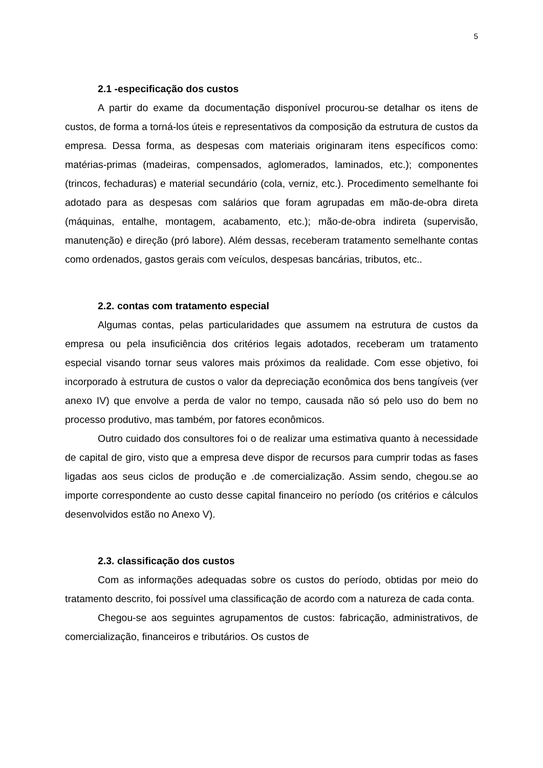5
2.1 -especificação dos custos
A partir do exame da documentação disponível procurou-se detalhar os itens de custos, de forma a torná-los úteis e representativos da composição da estrutura de custos da empresa. Dessa forma, as despesas com materiais originaram itens específicos como: matérias-primas (madeiras, compensados, aglomerados, laminados, etc.); componentes (trincos, fechaduras) e material secundário (cola, verniz, etc.). Procedimento semelhante foi adotado para as despesas com salários que foram agrupadas em mão-de-obra direta (máquinas, entalhe, montagem, acabamento, etc.); mão-de-obra indireta (supervisão, manutenção) e direção (pró labore). Além dessas, receberam tratamento semelhante contas como ordenados, gastos gerais com veículos, despesas bancárias, tributos, etc..
2.2. contas com tratamento especial
Algumas contas, pelas particularidades que assumem na estrutura de custos da empresa ou pela insuficiência dos critérios legais adotados, receberam um tratamento especial visando tornar seus valores mais próximos da realidade. Com esse objetivo, foi incorporado à estrutura de custos o valor da depreciação econômica dos bens tangíveis (ver anexo IV) que envolve a perda de valor no tempo, causada não só pelo uso do bem no processo produtivo, mas também, por fatores econômicos.
Outro cuidado dos consultores foi o de realizar uma estimativa quanto à necessidade de capital de giro, visto que a empresa deve dispor de recursos para cumprir todas as fases ligadas aos seus ciclos de produção e .de comercialização. Assim sendo, chegou.se ao importe correspondente ao custo desse capital financeiro no período (os critérios e cálculos desenvolvidos estão no Anexo V).
2.3. classificação dos custos
Com as informações adequadas sobre os custos do período, obtidas por meio do tratamento descrito, foi possível uma classificação de acordo com a natureza de cada conta.
Chegou-se aos seguintes agrupamentos de custos: fabricação, administrativos, de comercialização, financeiros e tributários. Os custos de